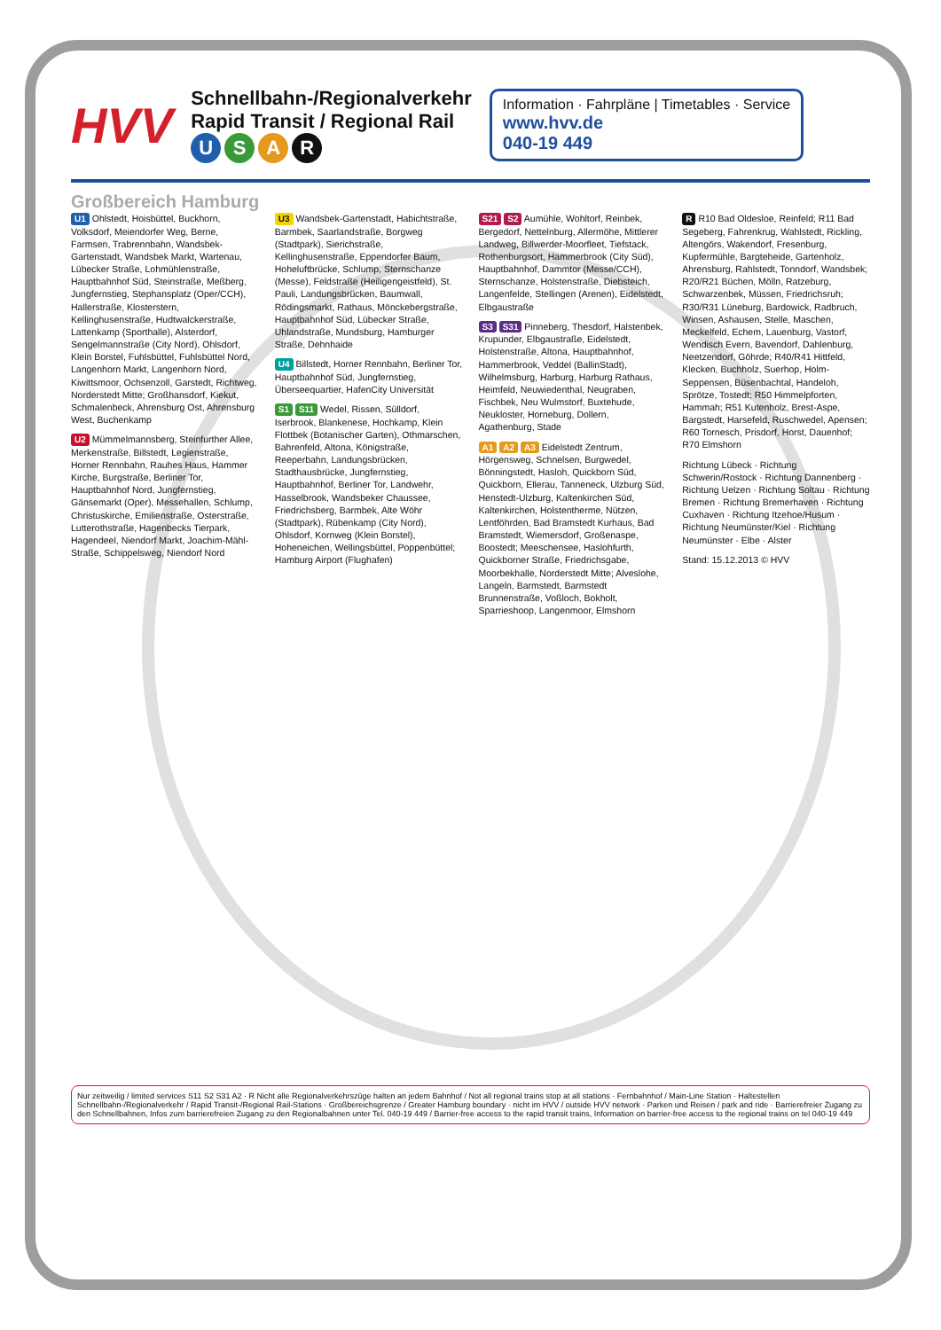HVV
Schnellbahn-/Regionalverkehr
Rapid Transit / Regional Rail
USAR
Information · Fahrpläne | Timetables · Service
www.hvv.de
040-19 449
Großbereich Hamburg
U1 Ohlstedt, Hoisbüttel, Buckhorn, Volksdorf, Meiendorfer Weg, Berne, Farmsen, Trabrennbahn, Wandsbek-Gartenstadt, Wandsbek Markt, Wartenau, Lübecker Straße, Lohmühlenstraße, Hauptbahnhof Süd, Steinstraße, Meßberg, Jungfernstieg, Stephansplatz (Oper/CCH), Hallerstraße, Klosterstern, Kellinghusenstraße, Hudtwalckerstraße, Lattenkamp (Sporthalle), Alsterdorf, Sengelmannstraße (City Nord), Ohlsdorf, Klein Borstel, Fuhlsbüttel, Fuhlsbüttel Nord, Langenhorn Markt, Langenhorn Nord, Kiwittsmoor, Ochsenzoll, Garstedt, Richtweg, Norderstedt Mitte; Großhansdorf, Kiekut, Schmalenbeck, Ahrensburg Ost, Ahrensburg West, Buchenkamp
U2 Mümmelmannsberg, Steinfurther Allee, Merkenstraße, Billstedt, Legienstraße, Horner Rennbahn, Rauhes Haus, Hammer Kirche, Burgstraße, Berliner Tor, Hauptbahnhof Nord, Jungfernstieg, Gänsemarkt (Oper), Messehallen, Schlump, Christuskirche, Emilienstraße, Osterstraße, Lutterothstraße, Hagenbecks Tierpark, Hagendeel, Niendorf Markt, Joachim-Mähl-Straße, Schippelsweg, Niendorf Nord
U3 Wandsbek-Gartenstadt, Habichtstraße, Barmbek, Saarlandstraße, Borgweg (Stadtpark), Sierichstraße, Kellinghusenstraße, Eppendorfer Baum, Hoheluftbrücke, Schlump, Sternschanze (Messe), Feldstraße (Heiligengeistfeld), St. Pauli, Landungsbrücken, Baumwall, Rödingsmarkt, Rathaus, Mönckebergstraße, Hauptbahnhof Süd, Lübecker Straße, Uhlandstraße, Mundsburg, Hamburger Straße, Dehnhaide
U4 Billstedt, Horner Rennbahn, Berliner Tor, Hauptbahnhof Süd, Jungfernstieg, Überseequartier, HafenCity Universität
S1 S11 Wedel, Rissen, Sülldorf, Iserbrook, Blankenese, Hochkamp, Klein Flottbek (Botanischer Garten), Othmarschen, Bahrenfeld, Altona, Königstraße, Reeperbahn, Landungsbrücken, Stadthausbrücke, Jungfernstieg, Hauptbahnhof, Berliner Tor, Landwehr, Hasselbrook, Wandsbeker Chaussee, Friedrichsberg, Barmbek, Alte Wöhr (Stadtpark), Rübenkamp (City Nord), Ohlsdorf, Kornweg (Klein Borstel), Hoheneichen, Wellingsbüttel, Poppenbüttel; Hamburg Airport (Flughafen)
S21 S2 Aumühle, Wohltorf, Reinbek, Bergedorf, Nettelnburg, Allermöhe, Mittlerer Landweg, Billwerder-Moorfleet, Tiefstack, Rothenburgsort, Hammerbrook (City Süd), Hauptbahnhof, Dammtor (Messe/CCH), Sternschanze, Holstenstraße, Diebsteich, Langenfelde, Stellingen (Arenen), Eidelstedt, Elbgaustraße
S3 S31 Pinneberg, Thesdorf, Halstenbek, Krupunder, Elbgaustraße, Eidelstedt, Holstenstraße, Altona, Hauptbahnhof, Hammerbrook, Veddel (BallinStadt), Wilhelmsburg, Harburg, Harburg Rathaus, Heimfeld, Neuwiedenthal, Neugraben, Fischbek, Neu Wulmstorf, Buxtehude, Neukloster, Horneburg, Dollern, Agathenburg, Stade
A1 A2 A3 Eidelstedt Zentrum, Hörgensweg, Schnelsen, Burgwedel, Bönningstedt, Hasloh, Quickborn Süd, Quickborn, Ellerau, Tanneneck, Ulzburg Süd, Henstedt-Ulzburg, Kaltenkirchen Süd, Kaltenkirchen, Holstentherme, Nützen, Lentföhrden, Bad Bramstedt Kurhaus, Bad Bramstedt, Wiemersdorf, Großenaspe, Boostedt; Meeschensee, Haslohfurth, Quickborner Straße, Friedrichsgabe, Moorbekhalle, Norderstedt Mitte; Alveslohe, Langeln, Barmstedt, Barmstedt Brunnenstraße, Voßloch, Bokholt, Sparrieshoop, Langenmoor, Elmshorn
R R10 Bad Oldesloe, Reinfeld; R11 Bad Segeberg, Fahrenkrug, Wahlstedt, Rickling, Altengörs, Wakendorf, Fresenburg, Kupfermühle, Bargteheide, Gartenholz, Ahrensburg, Rahlstedt, Tonndorf, Wandsbek; R20/R21 Büchen, Mölln, Ratzeburg, Schwarzenbek, Müssen, Friedrichsruh; R30/R31 Lüneburg, Bardowick, Radbruch, Winsen, Ashausen, Stelle, Maschen, Meckelfeld, Echem, Lauenburg, Vastorf, Wendisch Evern, Bavendorf, Dahlenburg, Neetzendorf, Göhrde; R40/R41 Hittfeld, Klecken, Buchholz, Suerhop, Holm-Seppensen, Büsenbachtal, Handeloh, Sprötze, Tostedt; R50 Himmelpforten, Hammah; R51 Kutenholz, Brest-Aspe, Bargstedt, Harsefeld, Ruschwedel, Apensen; R60 Tornesch, Prisdorf, Horst, Dauenhof; R70 Elmshorn
Richtung Lübeck · Richtung Schwerin/Rostock · Richtung Dannenberg · Richtung Uelzen · Richtung Soltau · Richtung Bremen · Richtung Bremerhaven · Richtung Cuxhaven · Richtung Itzehoe/Husum · Richtung Neumünster/Kiel · Richtung Neumünster · Elbe · Alster
Stand: 15.12.2013 © HVV
Nur zeitweilig / limited services S11 S2 S31 A2 · R Nicht alle Regionalverkehrszüge halten an jedem Bahnhof / Not all regional trains stop at all stations · Fernbahnhof / Main-Line Station · Haltestellen Schnellbahn-/Regionalverkehr / Rapid Transit-/Regional Rail-Stations · Großbereichsgrenze / Greater Hamburg boundary · nicht im HVV / outside HVV network · Parken und Reisen / park and ride · Barrierefreier Zugang zu den Schnellbahnen, Infos zum barrierefreien Zugang zu den Regionalbahnen unter Tel. 040-19 449 / Barrier-free access to the rapid transit trains, Information on barrier-free access to the regional trains on tel 040-19 449